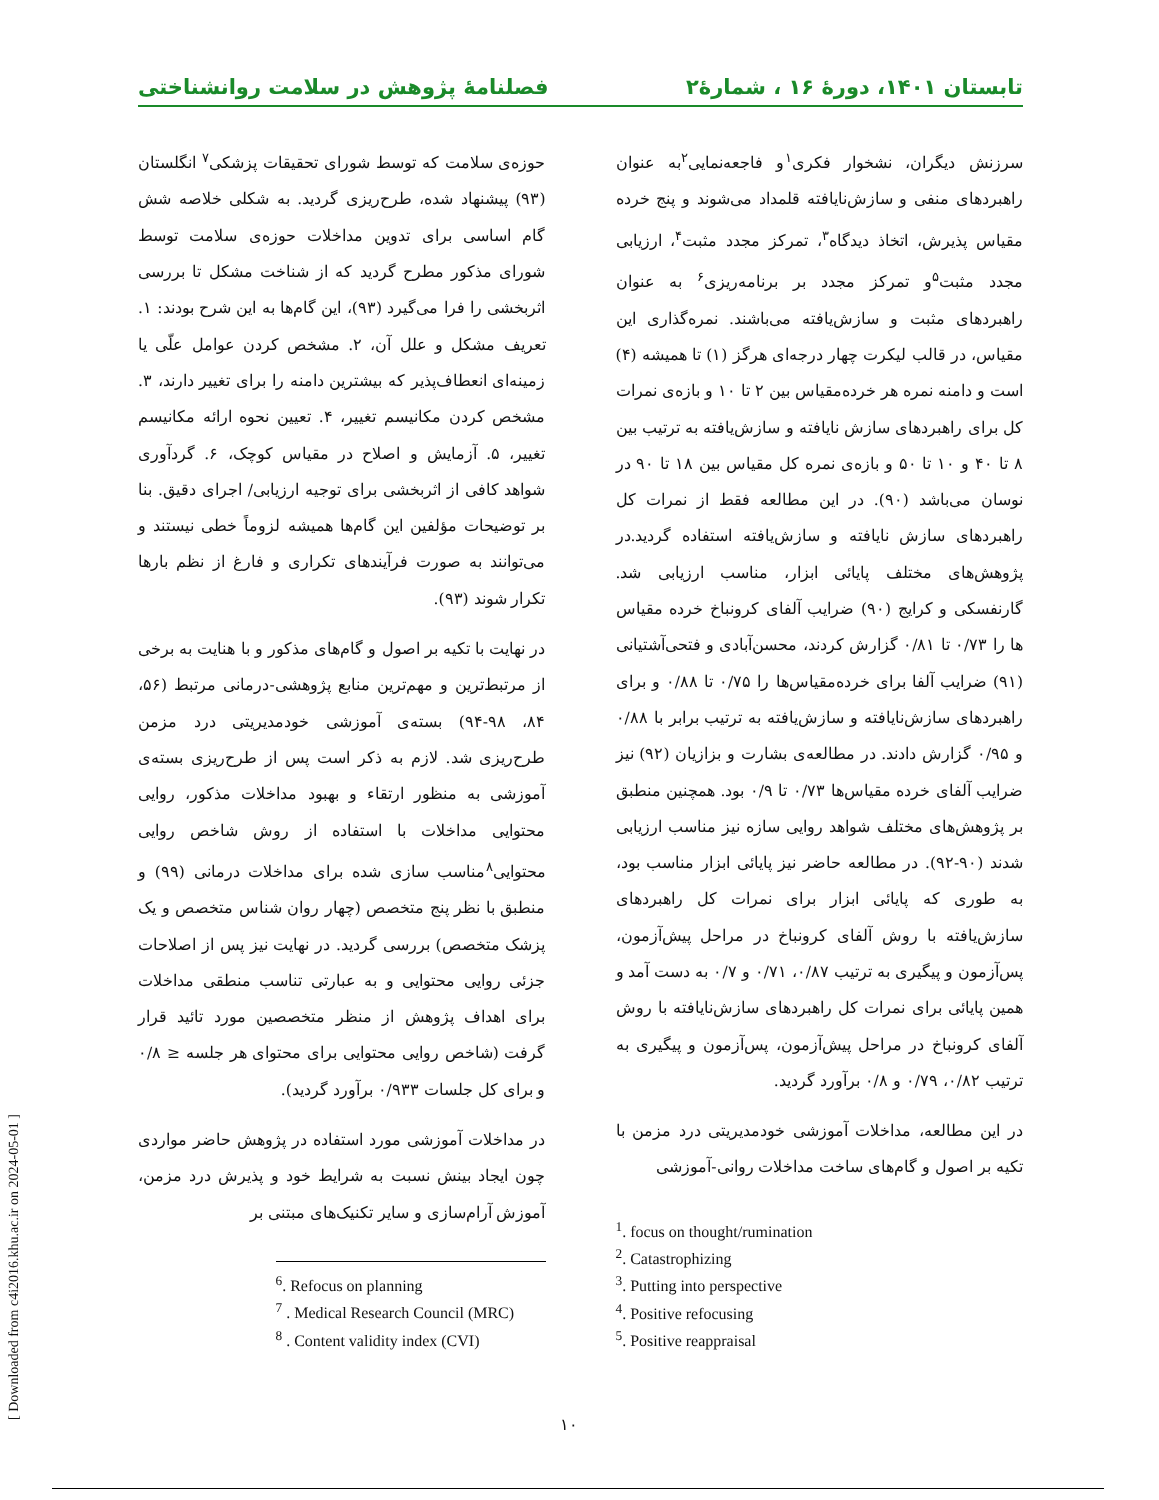تابستان ۱۴۰۱، دورۀ ۱۶ ، شمارۀ۲ فصلنامۀ پژوهش در سلامت روانشناختی
سرزنش دیگران، نشخوار فکری<sup>۱</sup>و فاجعه‌نمایی<sup>۲</sup>به عنوان راهبردهای منفی و سازش‌نایافته قلمداد می‌شوند و پنج خرده مقیاس پذیرش، اتخاذ دیدگاه<sup>۳</sup>، تمرکز مجدد مثبت<sup>۴</sup>، ارزیابی مجدد مثبت<sup>۵</sup>و تمرکز مجدد بر برنامه‌ریزی<sup>۶</sup> به عنوان راهبردهای مثبت و سازش‌یافته می‌باشند. نمره‌گذاری این مقیاس، در قالب لیکرت چهار درجه‌ای هرگز (۱) تا همیشه (۴) است و دامنه نمره هر خرده‌مقیاس بین ۲ تا ۱۰ و بازه‌ی نمرات کل برای راهبردهای سازش نایافته و سازش‌یافته به ترتیب بین ۸ تا ۴۰ و ۱۰ تا ۵۰ و بازه‌ی نمره کل مقیاس بین ۱۸ تا ۹۰ در نوسان می‌باشد (۹۰). در این مطالعه فقط از نمرات کل راهبردهای سازش نایافته و سازش‌یافته استفاده گردید.در پژوهش‌های مختلف پایائی ابزار، مناسب ارزیابی شد. گارنفسکی و کرایج (۹۰) ضرایب آلفای کرونباخ خرده مقیاس ها را ۰/۷۳ تا ۰/۸۱ گزارش کردند، محسن‌آبادی و فتحی‌آشتیانی (۹۱) ضرایب آلفا برای خرده‌مقیاس‌ها را ۰/۷۵ تا ۰/۸۸ و برای راهبردهای سازش‌نایافته و سازش‌یافته به ترتیب برابر با ۰/۸۸ و ۰/۹۵ گزارش دادند. در مطالعه‌ی بشارت و بزازیان (۹۲) نیز ضرایب آلفای خرده مقیاس‌ها ۰/۷۳ تا ۰/۹ بود. همچنین منطبق بر پژوهش‌های مختلف شواهد روایی سازه نیز مناسب ارزیابی شدند (۹۰-۹۲). در مطالعه حاضر نیز پایائی ابزار مناسب بود، به طوری که پایائی ابزار برای نمرات کل راهبردهای سازش‌یافته با روش آلفای کرونباخ در مراحل پیش‌آزمون، پس‌آزمون و پیگیری به ترتیب ۰/۸۷، ۰/۷۱ و ۰/۷ به دست آمد و همین پایائی برای نمرات کل راهبردهای سازش‌نایافته با روش آلفای کرونباخ در مراحل پیش‌آزمون، پس‌آزمون و پیگیری به ترتیب ۰/۸۲، ۰/۷۹ و ۰/۸ برآورد گردید.
در این مطالعه، مداخلات آموزشی خودمدیریتی درد مزمن با تکیه بر اصول و گام‌های ساخت مداخلات روانی-آموزشی
<sup>1</sup>. focus on thought/rumination
<sup>2</sup>. Catastrophizing
<sup>3</sup>. Putting into perspective
<sup>4</sup>. Positive refocusing
<sup>5</sup>. Positive reappraisal
حوزه‌ی سلامت که توسط شورای تحقیقات پزشکی<sup>۷</sup> انگلستان (۹۳) پیشنهاد شده، طرح‌ریزی گردید. به شکلی خلاصه شش گام اساسی برای تدوین مداخلات حوزه‌ی سلامت توسط شورای مذکور مطرح گردید که از شناخت مشکل تا بررسی اثربخشی را فرا می‌گیرد (۹۳)، این گام‌ها به این شرح بودند: ۱. تعریف مشکل و علل آن، ۲. مشخص کردن عوامل علّی یا زمینه‌ای انعطاف‌پذیر که بیشترین دامنه را برای تغییر دارند، ۳. مشخص کردن مکانیسم تغییر، ۴. تعیین نحوه ارائه مکانیسم تغییر، ۵. آزمایش و اصلاح در مقیاس کوچک، ۶. گردآوری شواهد کافی از اثربخشی برای توجیه ارزیابی/ اجرای دقیق. بنا بر توضیحات مؤلفین این گام‌ها همیشه لزوماً خطی نیستند و می‌توانند به صورت فرآیندهای تکراری و فارغ از نظم بارها تکرار شوند (۹۳).
در نهایت با تکیه بر اصول و گام‌های مذکور و با هنایت به برخی از مرتبط‌ترین و مهم‌ترین منابع پژوهشی-درمانی مرتبط (۵۶، ۸۴، ۹۸-۹۴) بسته‌ی آموزشی خودمدیریتی درد مزمن طرح‌ریزی شد. لازم به ذکر است پس از طرح‌ریزی بسته‌ی آموزشی به منظور ارتقاء و بهبود مداخلات مذکور، روایی محتوایی مداخلات با استفاده از روش شاخص روایی محتوایی<sup>۸</sup>مناسب سازی شده برای مداخلات درمانی (۹۹) و منطبق با نظر پنج متخصص (چهار روان شناس متخصص و یک پزشک متخصص) بررسی گردید. در نهایت نیز پس از اصلاحات جزئی روایی محتوایی و به عبارتی تناسب منطقی مداخلات برای اهداف پژوهش از منظر متخصصین مورد تائید قرار گرفت (شاخص روایی محتوایی برای محتوای هر جلسه ≤ ۰/۸ و برای کل جلسات ۰/۹۳۳ برآورد گردید).
در مداخلات آموزشی مورد استفاده در پژوهش حاضر مواردی چون ایجاد بینش نسبت به شرایط خود و پذیرش درد مزمن، آموزش آرام‌سازی و سایر تکنیک‌های مبتنی بر
<sup>6</sup>. Refocus on planning
<sup>7</sup> . Medical Research Council (MRC)
<sup>8</sup> . Content validity index (CVI)
[ Downloaded from c4i2016.khu.ac.ir on 2024-05-01 ]
۱۰